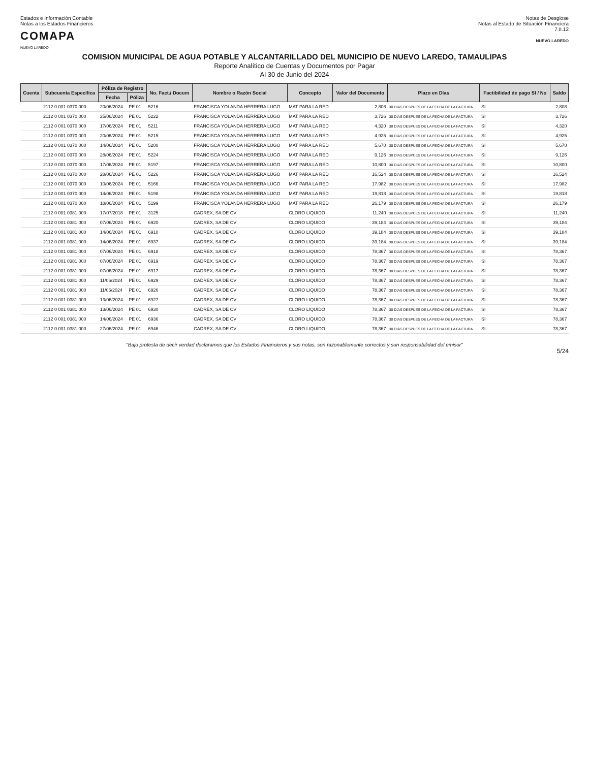Estados e Información Contable
Notas a los Estados Financieros
COMAPA
NUEVO LAREDO
Notas de Desglose
Notas al Estado de Situación Financiera
7.II.12
NUEVO LAREDO
COMISION MUNICIPAL DE AGUA POTABLE Y ALCANTARILLADO DEL MUNICIPIO DE NUEVO LAREDO, TAMAULIPAS
Reporte Analítico de Cuentas y Documentos por Pagar
Al 30 de Junio del 2024
| Cuenta | Subcuenta Específica | Póliza de Registro | | No. Fact./ Docum | Nombre o Razón Social | Concepto | Valor del Documento | Plazo en Días | Factibilidad de pago SI / No | Saldo |
| --- | --- | --- | --- | --- | --- | --- | --- | --- | --- | --- |
| | | Fecha | Póliza | | | | | | | |
| | 2112 0 001 0370 000 | 20/06/2024 | PE 01 | 5216 | FRANCISCA YOLANDA HERRERA LUGO | MAT PARA LA RED | 2,808 | 30 DIAS DESPUES DE LA FECHA DE LA FACTURA | SI | 2,808 |
| | 2112 0 001 0370 000 | 25/06/2024 | PE 01 | 5222 | FRANCISCA YOLANDA HERRERA LUGO | MAT PARA LA RED | 3,726 | 30 DIAS DESPUES DE LA FECHA DE LA FACTURA | SI | 3,726 |
| | 2112 0 001 0370 000 | 17/06/2024 | PE 01 | 5211 | FRANCISCA YOLANDA HERRERA LUGO | MAT PARA LA RED | 4,320 | 30 DIAS DESPUES DE LA FECHA DE LA FACTURA | SI | 4,320 |
| | 2112 0 001 0370 000 | 20/06/2024 | PE 01 | 5215 | FRANCISCA YOLANDA HERRERA LUGO | MAT PARA LA RED | 4,925 | 30 DIAS DESPUES DE LA FECHA DE LA FACTURA | SI | 4,925 |
| | 2112 0 001 0370 000 | 14/06/2024 | PE 01 | 5200 | FRANCISCA YOLANDA HERRERA LUGO | MAT PARA LA RED | 5,670 | 30 DIAS DESPUES DE LA FECHA DE LA FACTURA | SI | 5,670 |
| | 2112 0 001 0370 000 | 28/06/2024 | PE 01 | 5224 | FRANCISCA YOLANDA HERRERA LUGO | MAT PARA LA RED | 9,126 | 30 DIAS DESPUES DE LA FECHA DE LA FACTURA | SI | 9,126 |
| | 2112 0 001 0370 000 | 17/06/2024 | PE 01 | 5197 | FRANCISCA YOLANDA HERRERA LUGO | MAT PARA LA RED | 10,800 | 30 DIAS DESPUES DE LA FECHA DE LA FACTURA | SI | 10,800 |
| | 2112 0 001 0370 000 | 28/06/2024 | PE 01 | 5226 | FRANCISCA YOLANDA HERRERA LUGO | MAT PARA LA RED | 16,524 | 30 DIAS DESPUES DE LA FECHA DE LA FACTURA | SI | 16,524 |
| | 2112 0 001 0370 000 | 10/06/2024 | PE 01 | 5166 | FRANCISCA YOLANDA HERRERA LUGO | MAT PARA LA RED | 17,982 | 30 DIAS DESPUES DE LA FECHA DE LA FACTURA | SI | 17,982 |
| | 2112 0 001 0370 000 | 14/06/2024 | PE 01 | 5198 | FRANCISCA YOLANDA HERRERA LUGO | MAT PARA LA RED | 19,818 | 30 DIAS DESPUES DE LA FECHA DE LA FACTURA | SI | 19,818 |
| | 2112 0 001 0370 000 | 18/06/2024 | PE 01 | 5199 | FRANCISCA YOLANDA HERRERA LUGO | MAT PARA LA RED | 26,179 | 30 DIAS DESPUES DE LA FECHA DE LA FACTURA | SI | 26,179 |
| | 2112 0 001 0381 000 | 17/07/2018 | PE 01 | 3125 | CADREX, SA DE CV | CLORO LIQUIDO | 11,240 | 30 DIAS DESPUES DE LA FECHA DE LA FACTURA | SI | 11,240 |
| | 2112 0 001 0381 000 | 07/06/2024 | PE 01 | 6920 | CADREX, SA DE CV | CLORO LIQUIDO | 39,184 | 30 DIAS DESPUES DE LA FECHA DE LA FACTURA | SI | 39,184 |
| | 2112 0 001 0381 000 | 14/06/2024 | PE 01 | 6910 | CADREX, SA DE CV | CLORO LIQUIDO | 39,184 | 30 DIAS DESPUES DE LA FECHA DE LA FACTURA | SI | 39,184 |
| | 2112 0 001 0381 000 | 14/06/2024 | PE 01 | 6937 | CADREX, SA DE CV | CLORO LIQUIDO | 39,184 | 30 DIAS DESPUES DE LA FECHA DE LA FACTURA | SI | 39,184 |
| | 2112 0 001 0381 000 | 07/06/2024 | PE 01 | 6918 | CADREX, SA DE CV | CLORO LIQUIDO | 78,367 | 30 DIAS DESPUES DE LA FECHA DE LA FACTURA | SI | 78,367 |
| | 2112 0 001 0381 000 | 07/06/2024 | PE 01 | 6919 | CADREX, SA DE CV | CLORO LIQUIDO | 78,367 | 30 DIAS DESPUES DE LA FECHA DE LA FACTURA | SI | 78,367 |
| | 2112 0 001 0381 000 | 07/06/2024 | PE 01 | 6917 | CADREX, SA DE CV | CLORO LIQUIDO | 78,367 | 30 DIAS DESPUES DE LA FECHA DE LA FACTURA | SI | 78,367 |
| | 2112 0 001 0381 000 | 11/06/2024 | PE 01 | 6929 | CADREX, SA DE CV | CLORO LIQUIDO | 78,367 | 30 DIAS DESPUES DE LA FECHA DE LA FACTURA | SI | 78,367 |
| | 2112 0 001 0381 000 | 11/06/2024 | PE 01 | 6926 | CADREX, SA DE CV | CLORO LIQUIDO | 78,367 | 30 DIAS DESPUES DE LA FECHA DE LA FACTURA | SI | 78,367 |
| | 2112 0 001 0381 000 | 13/06/2024 | PE 01 | 6927 | CADREX, SA DE CV | CLORO LIQUIDO | 78,367 | 30 DIAS DESPUES DE LA FECHA DE LA FACTURA | SI | 78,367 |
| | 2112 0 001 0381 000 | 13/06/2024 | PE 01 | 6930 | CADREX, SA DE CV | CLORO LIQUIDO | 78,367 | 30 DIAS DESPUES DE LA FECHA DE LA FACTURA | SI | 78,367 |
| | 2112 0 001 0381 000 | 14/06/2024 | PE 01 | 6936 | CADREX, SA DE CV | CLORO LIQUIDO | 78,367 | 30 DIAS DESPUES DE LA FECHA DE LA FACTURA | SI | 78,367 |
| | 2112 0 001 0381 000 | 27/06/2024 | PE 01 | 6946 | CADREX, SA DE CV | CLORO LIQUIDO | 78,367 | 30 DIAS DESPUES DE LA FECHA DE LA FACTURA | SI | 78,367 |
"Bajo protesta de decir verdad declaramos que los Estados Financieros y sus notas, son razonablemente correctos y son responsabilidad del emisor"
5/24